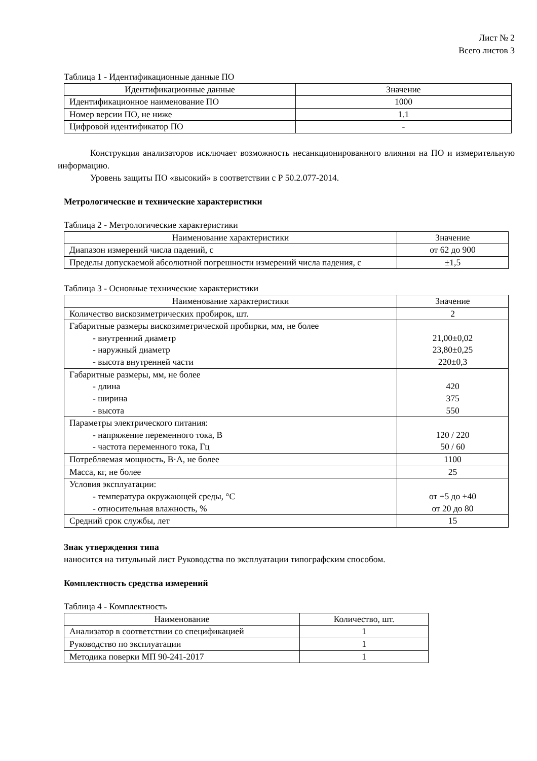Лист № 2
Всего листов 3
Таблица 1 - Идентификационные данные ПО
| Идентификационные данные | Значение |
| --- | --- |
| Идентификационное наименование ПО | 1000 |
| Номер версии ПО, не ниже | 1.1 |
| Цифровой идентификатор ПО | - |
Конструкция анализаторов исключает возможность несанкционированного влияния на ПО и измерительную информацию.
Уровень защиты ПО «высокий» в соответствии с Р 50.2.077-2014.
Метрологические и технические характеристики
Таблица 2 - Метрологические характеристики
| Наименование характеристики | Значение |
| --- | --- |
| Диапазон измерений числа падений, с | от 62 до 900 |
| Пределы допускаемой абсолютной погрешности измерений числа падения, с | ±1,5 |
Таблица 3 - Основные технические характеристики
| Наименование характеристики | Значение |
| --- | --- |
| Количество вискозиметрических пробирок, шт. | 2 |
| Габаритные размеры вискозиметрической пробирки, мм, не более - внутренний диаметр - наружный диаметр - высота внутренней части | 21,00±0,02 23,80±0,25 220±0,3 |
| Габаритные размеры, мм, не более - длина - ширина - высота | 420 375 550 |
| Параметры электрического питания: - напряжение переменного тока, В - частота переменного тока, Гц | 120 / 220 50 / 60 |
| Потребляемая мощность, В·А, не более | 1100 |
| Масса, кг, не более | 25 |
| Условия эксплуатации: - температура окружающей среды, °С - относительная влажность, % | от +5 до +40 от 20 до 80 |
| Средний срок службы, лет | 15 |
Знак утверждения типа
наносится на титульный лист Руководства по эксплуатации типографским способом.
Комплектность средства измерений
Таблица 4 - Комплектность
| Наименование | Количество, шт. |
| --- | --- |
| Анализатор в соответствии со спецификацией | 1 |
| Руководство по эксплуатации | 1 |
| Методика поверки МП 90-241-2017 | 1 |